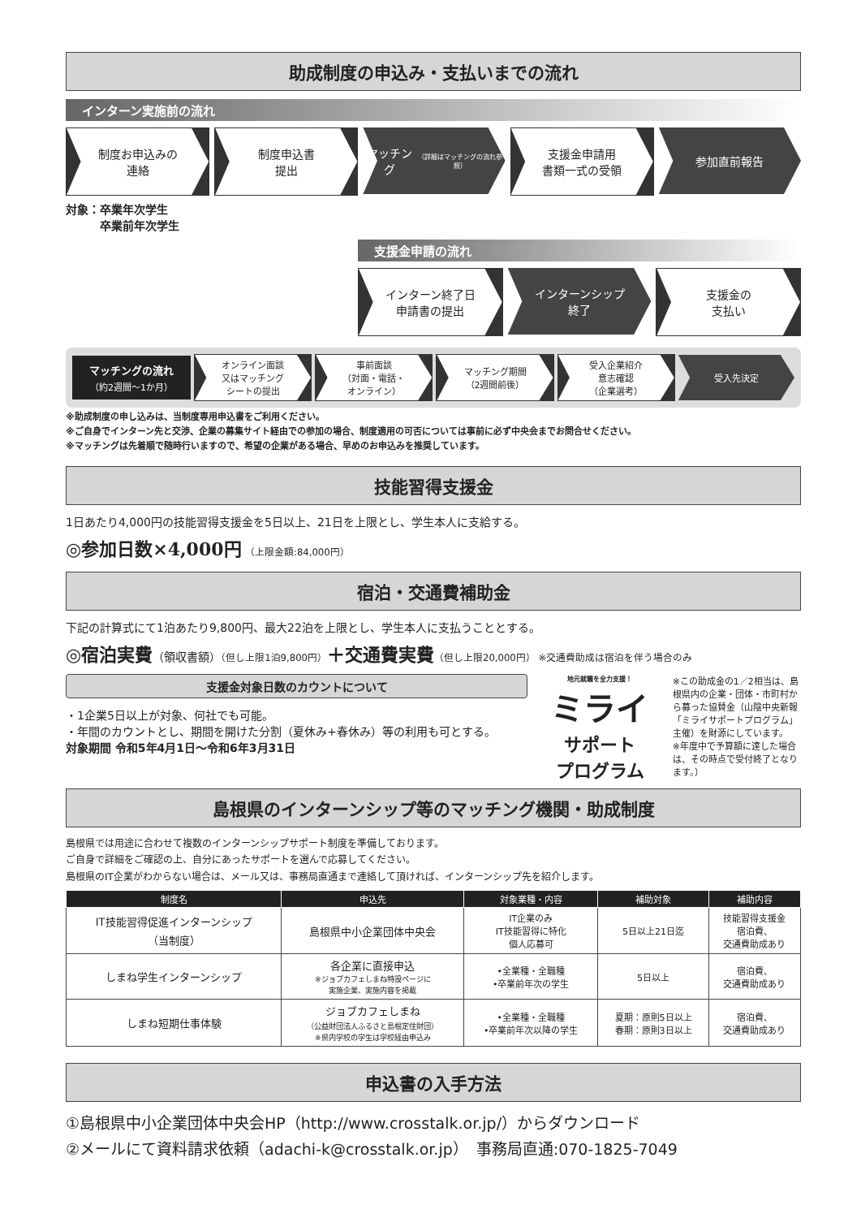助成制度の申込み・支払いまでの流れ
インターン実施前の流れ
制度お申込みの
連絡
制度申込書
提出
マッチング
（詳細はマッチングの流れ参照）
支援金申請用
書類一式の受領
参加直前報告
対象：卒業年次学生
　　　卒業前年次学生
支援金申請の流れ
インターン終了日
申請書の提出
インターンシップ
終了
支援金の
支払い
マッチングの流れ
（約2週間〜1か月）
オンライン面談
又はマッチング
シートの提出
事前面談
（対面・電話・
オンライン）
マッチング期間
（2週間前後）
受入企業紹介
意志確認
（企業選考）
受入先決定
※助成制度の申し込みは、当制度専用申込書をご利用ください。
※ご自身でインターン先と交渉、企業の募集サイト経由での参加の場合、制度適用の可否については事前に必ず中央会までお問合せください。
※マッチングは先着順で随時行いますので、希望の企業がある場合、早めのお申込みを推奨しています。
技能習得支援金
1日あたり4,000円の技能習得支援金を5日以上、21日を上限とし、学生本人に支給する。
◎参加日数×4,000円 （上限金額:84,000円）
宿泊・交通費補助金
下記の計算式にて1泊あたり9,800円、最大22泊を上限とし、学生本人に支払うこととする。
◎宿泊実費（領収書額）（但し上限1泊9,800円）＋交通費実費（但し上限20,000円） ※交通費助成は宿泊を伴う場合のみ
支援金対象日数のカウントについて
・1企業5日以上が対象、何社でも可能。
・年間のカウントとし、期間を開けた分割（夏休み+春休み）等の利用も可とする。
対象期間 令和5年4月1日〜令和6年3月31日
地元就職を全力支援！
ミライ
サポート
プログラム
※この助成金の1／2相当は、島根県内の企業・団体・市町村から募った協賛金（山陰中央新報「ミライサポートプログラム」主催）を財源にしています。
※年度中で予算額に達した場合は、その時点で受付終了となります。）
島根県のインターンシップ等のマッチング機関・助成制度
島根県では用途に合わせて複数のインターンシップサポート制度を準備しております。
ご自身で詳細をご確認の上、自分にあったサポートを選んで応募してください。
島根県のIT企業がわからない場合は、メール又は、事務局直通まで連絡して頂ければ、インターンシップ先を紹介します。
| 制度名 | 申込先 | 対象業種・内容 | 補助対象 | 補助内容 |
| --- | --- | --- | --- | --- |
| IT技能習得促進インターンシップ （当制度） | 島根県中小企業団体中央会 | IT企業のみ IT技能習得に特化 個人応募可 | 5日以上21日迄 | 技能習得支援金 宿泊費、 交通費助成あり |
| しまね学生インターンシップ | 各企業に直接申込 ※ジョブカフェしまね特設ページに 実施企業、実施内容を掲載 | •全業種・全職種 •卒業前年次の学生 | 5日以上 | 宿泊費、 交通費助成あり |
| しまね短期仕事体験 | ジョブカフェしまね （公益財団法人ふるさと島根定住財団） ※県内学校の学生は学校経由申込み | •全業種・全職種 •卒業前年次以降の学生 | 夏期：原則5日以上 春期：原則3日以上 | 宿泊費、 交通費助成あり |
申込書の入手方法
①島根県中小企業団体中央会HP（http://www.crosstalk.or.jp/）からダウンロード
②メールにて資料請求依頼（adachi-k@crosstalk.or.jp）　事務局直通:070-1825-7049